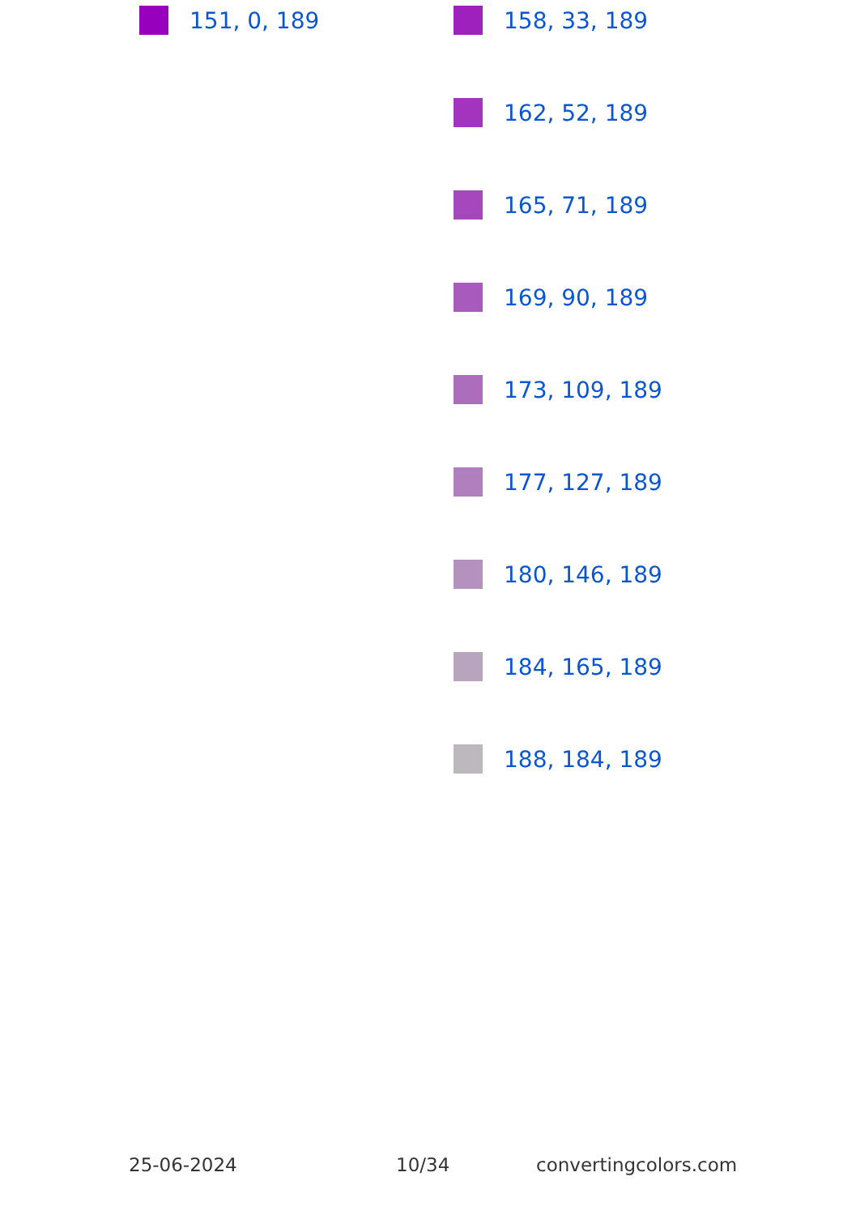151, 0, 189
158, 33, 189
162, 52, 189
165, 71, 189
169, 90, 189
173, 109, 189
177, 127, 189
180, 146, 189
184, 165, 189
188, 184, 189
25-06-2024 10/34 convertingcolors.com